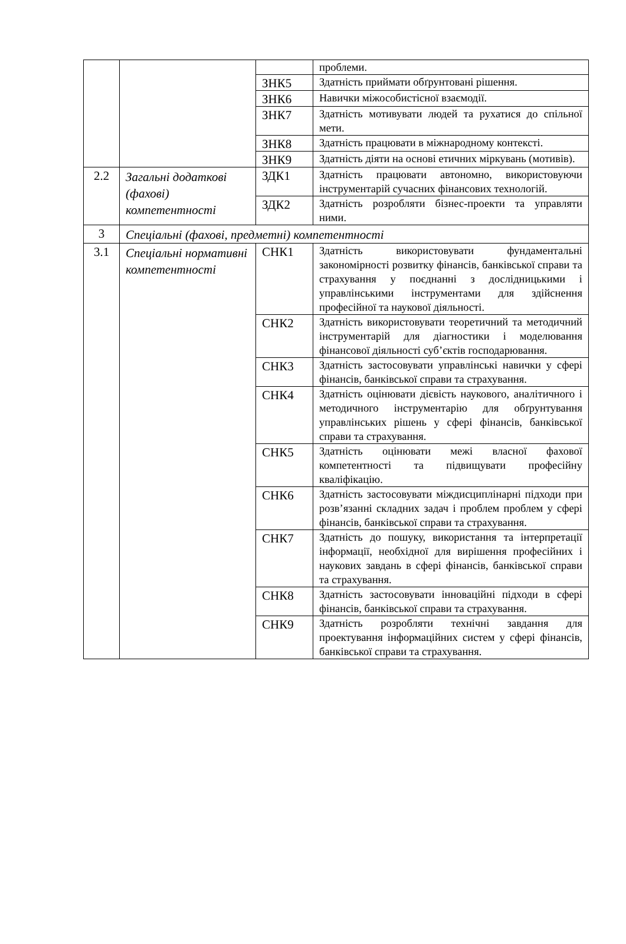| | | | проблеми. |
| | | ЗНК5 | Здатність приймати обґрунтовані рішення. |
| | | ЗНК6 | Навички міжособистісної взаємодії. |
| | | ЗНК7 | Здатність мотивувати людей та рухатися до спільної мети. |
| | | ЗНК8 | Здатність працювати в міжнародному контексті. |
| | | ЗНК9 | Здатність діяти на основі етичних міркувань (мотивів). |
| 2.2 | Загальні додаткові (фахові) компетентності | ЗДК1 | Здатність працювати автономно, використовуючи інструментарій сучасних фінансових технологій. |
| | | ЗДК2 | Здатність розробляти бізнес-проекти та управляти ними. |
| 3 | Спеціальні (фахові, предметні) компетентності | | |
| 3.1 | Спеціальні нормативні компетентності | СНК1 | Здатність використовувати фундаментальні закономірності розвитку фінансів, банківської справи та страхування у поєднанні з дослідницькими і управлінськими інструментами для здійснення професійної та наукової діяльності. |
| | | СНК2 | Здатність використовувати теоретичний та методичний інструментарій для діагностики і моделювання фінансової діяльності суб’єктів господарювання. |
| | | СНК3 | Здатність застосовувати управлінські навички у сфері фінансів, банківської справи та страхування. |
| | | СНК4 | Здатність оцінювати дієвість наукового, аналітичного і методичного інструментарію для обґрунтування управлінських рішень у сфері фінансів, банківської справи та страхування. |
| | | СНК5 | Здатність оцінювати межі власної фахової компетентності та підвищувати професійну кваліфікацію. |
| | | СНК6 | Здатність застосовувати міждисциплінарні підходи при розв’язанні складних задач і проблем проблем у сфері фінансів, банківської справи та страхування. |
| | | СНК7 | Здатність до пошуку, використання та інтерпретації інформації, необхідної для вирішення професійних і наукових завдань в сфері фінансів, банківської справи та страхування. |
| | | СНК8 | Здатність застосовувати інноваційні підходи в сфері фінансів, банківської справи та страхування. |
| | | СНК9 | Здатність розробляти технічні завдання для проектування інформаційних систем у сфері фінансів, банківської справи та страхування. |